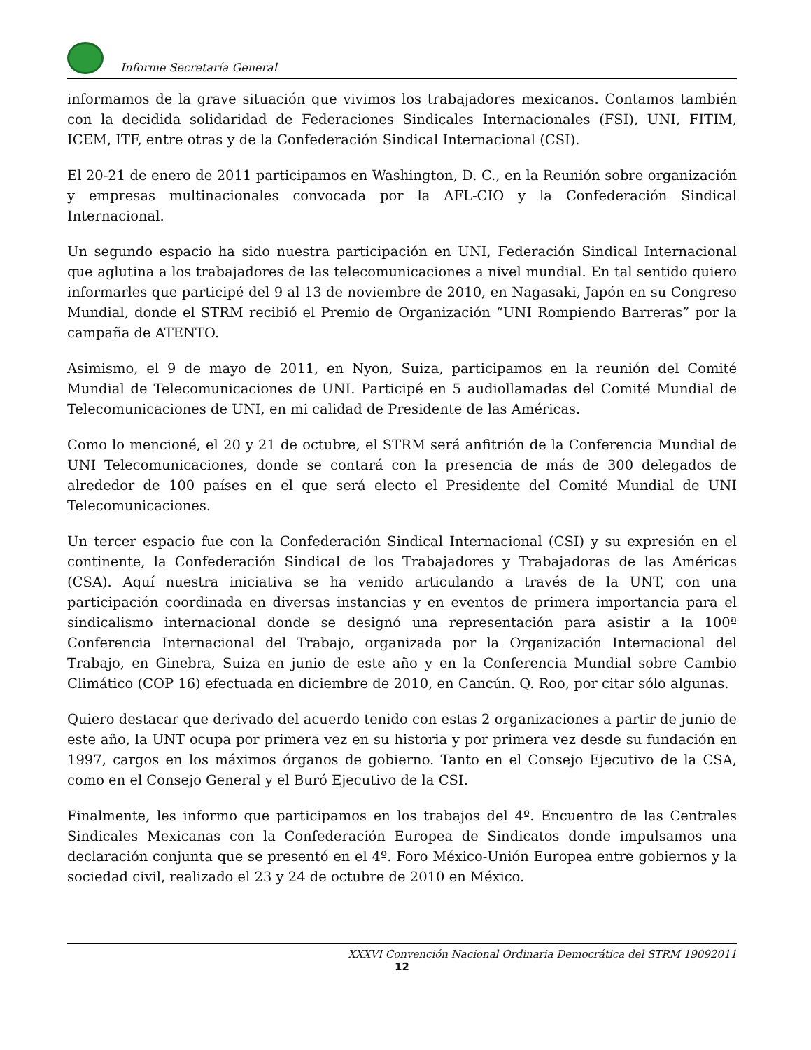Informe Secretaría General
informamos de la grave situación que vivimos los trabajadores mexicanos. Contamos también con la decidida solidaridad de Federaciones Sindicales Internacionales (FSI), UNI, FITIM, ICEM, ITF, entre otras y de la Confederación Sindical Internacional (CSI).
El 20-21 de enero de 2011 participamos en Washington, D. C., en la Reunión sobre organización y empresas multinacionales convocada por la AFL-CIO y la Confederación Sindical Internacional.
Un segundo espacio ha sido nuestra participación en UNI, Federación Sindical Internacional que aglutina a los trabajadores de las telecomunicaciones a nivel mundial. En tal sentido quiero informarles que participé del 9 al 13 de noviembre de 2010, en Nagasaki, Japón en su Congreso Mundial, donde el STRM recibió el Premio de Organización “UNI Rompiendo Barreras” por la campaña de ATENTO.
Asimismo, el 9 de mayo de 2011, en Nyon, Suiza, participamos en la reunión del Comité Mundial de Telecomunicaciones de UNI. Participé en 5 audiollamadas del Comité Mundial de Telecomunicaciones de UNI, en mi calidad de Presidente de las Américas.
Como lo mencioné, el 20 y 21 de octubre, el STRM será anfitrión de la Conferencia Mundial de UNI Telecomunicaciones, donde se contará con la presencia de más de 300 delegados de alrededor de 100 países en el que será electo el Presidente del Comité Mundial de UNI Telecomunicaciones.
Un tercer espacio fue con la Confederación Sindical Internacional (CSI) y su expresión en el continente, la Confederación Sindical de los Trabajadores y Trabajadoras de las Américas (CSA). Aquí nuestra iniciativa se ha venido articulando a través de la UNT, con una participación coordinada en diversas instancias y en eventos de primera importancia para el sindicalismo internacional donde se designó una representación para asistir a la 100ª Conferencia Internacional del Trabajo, organizada por la Organización Internacional del Trabajo, en Ginebra, Suiza en junio de este año y en la Conferencia Mundial sobre Cambio Climático (COP 16) efectuada en diciembre de 2010, en Cancún. Q. Roo, por citar sólo algunas.
Quiero destacar que derivado del acuerdo tenido con estas 2 organizaciones a partir de junio de este año, la UNT ocupa por primera vez en su historia y por primera vez desde su fundación en 1997, cargos en los máximos órganos de gobierno. Tanto en el Consejo Ejecutivo de la CSA, como en el Consejo General y el Buró Ejecutivo de la CSI.
Finalmente, les informo que participamos en los trabajos del 4º. Encuentro de las Centrales Sindicales Mexicanas con la Confederación Europea de Sindicatos donde impulsamos una declaración conjunta que se presentó en el 4º. Foro México-Unión Europea entre gobiernos y la sociedad civil, realizado el 23 y 24 de octubre de 2010 en México.
XXXVI Convención Nacional Ordinaria Democrática del STRM 19092011
12